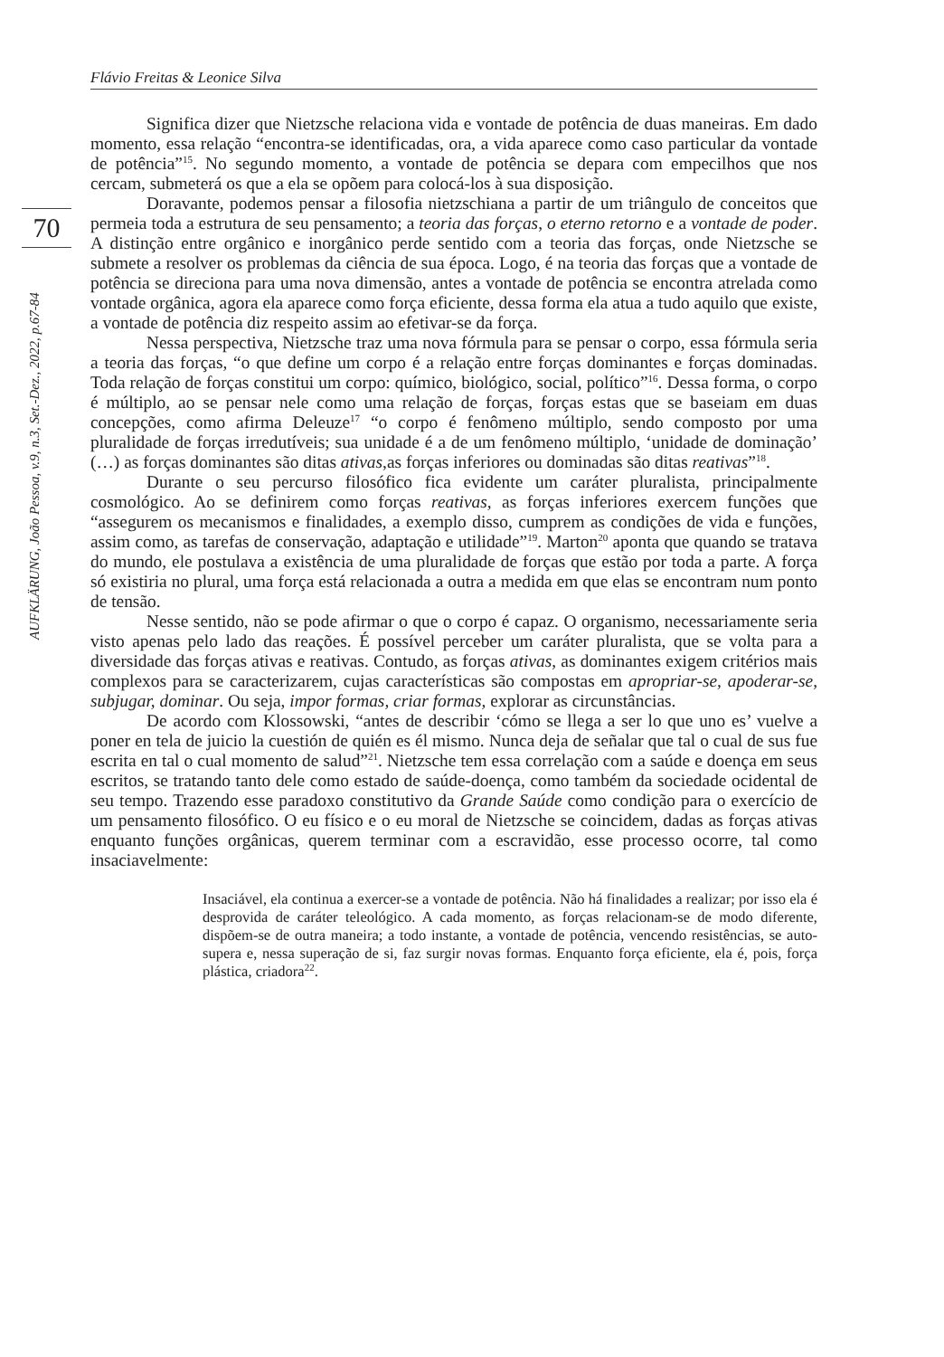Flávio Freitas & Leonice Silva
70
AUFKLÄRUNG, João Pessoa, v.9, n.3, Set.-Dez., 2022, p.67-84
Significa dizer que Nietzsche relaciona vida e vontade de potência de duas maneiras. Em dado momento, essa relação “encontra-se identificadas, ora, a vida aparece como caso particular da vontade de potência”<sup>15</sup>. No segundo momento, a vontade de potência se depara com empecilhos que nos cercam, submeterá os que a ela se opõem para colocá-los à sua disposição.
Doravante, podemos pensar a filosofia nietzschiana a partir de um triângulo de conceitos que permeia toda a estrutura de seu pensamento; a teoria das forças, o eterno retorno e a vontade de poder. A distinção entre orgânico e inorgânico perde sentido com a teoria das forças, onde Nietzsche se submete a resolver os problemas da ciência de sua época. Logo, é na teoria das forças que a vontade de potência se direciona para uma nova dimensão, antes a vontade de potência se encontra atrelada como vontade orgânica, agora ela aparece como força eficiente, dessa forma ela atua a tudo aquilo que existe, a vontade de potência diz respeito assim ao efetivar-se da força.
Nessa perspectiva, Nietzsche traz uma nova fórmula para se pensar o corpo, essa fórmula seria a teoria das forças, “o que define um corpo é a relação entre forças dominantes e forças dominadas. Toda relação de forças constitui um corpo: químico, biológico, social, político”<sup>16</sup>. Dessa forma, o corpo é múltiplo, ao se pensar nele como uma relação de forças, forças estas que se baseiam em duas concepções, como afirma Deleuze<sup>17</sup> “o corpo é fenômeno múltiplo, sendo composto por uma pluralidade de forças irredutíveis; sua unidade é a de um fenômeno múltiplo, ‘unidade de dominação’ (…) as forças dominantes são ditas ativas,as forças inferiores ou dominadas são ditas reativas”<sup>18</sup>.
Durante o seu percurso filosófico fica evidente um caráter pluralista, principalmente cosmológico. Ao se definirem como forças reativas, as forças inferiores exercem funções que “assegurem os mecanismos e finalidades, a exemplo disso, cumprem as condições de vida e funções, assim como, as tarefas de conservação, adaptação e utilidade”<sup>19</sup>. Marton<sup>20</sup> aponta que quando se tratava do mundo, ele postulava a existência de uma pluralidade de forças que estão por toda a parte. A força só existiria no plural, uma força está relacionada a outra a medida em que elas se encontram num ponto de tensão.
Nesse sentido, não se pode afirmar o que o corpo é capaz. O organismo, necessariamente seria visto apenas pelo lado das reações. É possível perceber um caráter pluralista, que se volta para a diversidade das forças ativas e reativas. Contudo, as forças ativas, as dominantes exigem critérios mais complexos para se caracterizarem, cujas características são compostas em apropriar-se, apoderar-se, subjugar, dominar. Ou seja, impor formas, criar formas, explorar as circunstâncias.
De acordo com Klossowski, “antes de describir ‘cómo se llega a ser lo que uno es’ vuelve a poner en tela de juicio la cuestión de quién es él mismo. Nunca deja de señalar que tal o cual de sus fue escrita en tal o cual momento de salud”<sup>21</sup>. Nietzsche tem essa correlação com a saúde e doença em seus escritos, se tratando tanto dele como estado de saúde-doença, como também da sociedade ocidental de seu tempo. Trazendo esse paradoxo constitutivo da Grande Saúde como condição para o exercício de um pensamento filosófico. O eu físico e o eu moral de Nietzsche se coincidem, dadas as forças ativas enquanto funções orgânicas, querem terminar com a escravidão, esse processo ocorre, tal como insaciavelmente:
Insaciável, ela continua a exercer-se a vontade de potência. Não há finalidades a realizar; por isso ela é desprovida de caráter teleológico. A cada momento, as forças relacionam-se de modo diferente, dispõem-se de outra maneira; a todo instante, a vontade de potência, vencendo resistências, se auto-supera e, nessa superação de si, faz surgir novas formas. Enquanto força eficiente, ela é, pois, força plástica, criadora<sup>22</sup>.